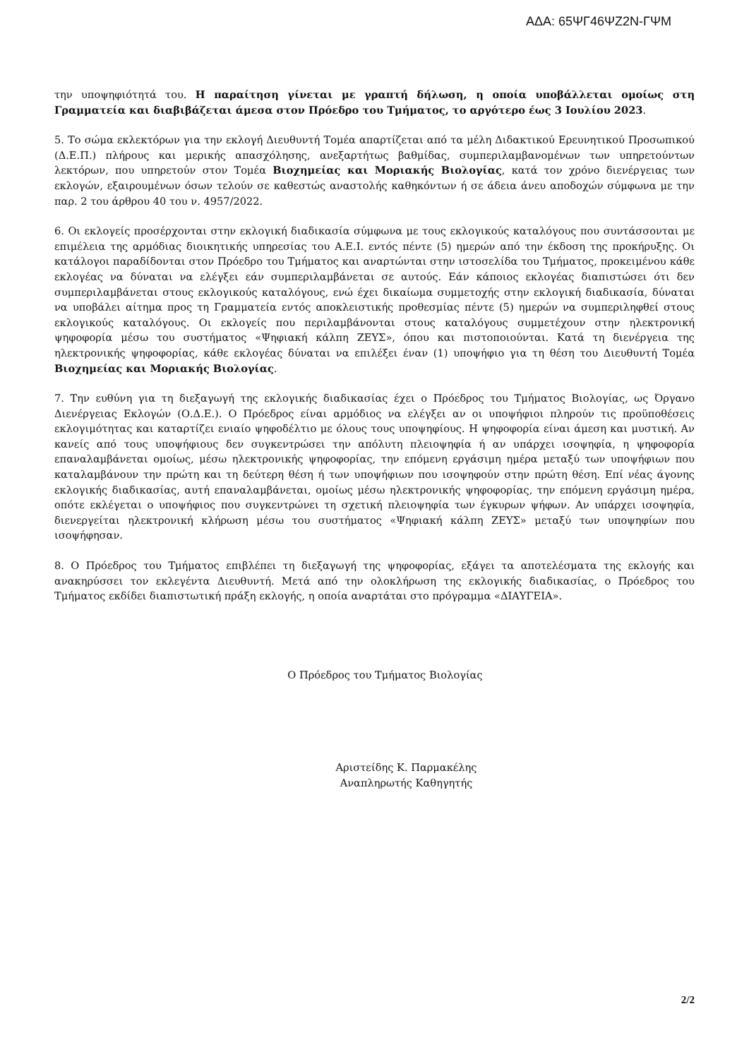ΑΔΑ: 65ΨΓ46ΨΖ2Ν-ΓΨΜ
την υποψηφιότητά του. Η παραίτηση γίνεται με γραπτή δήλωση, η οποία υποβάλλεται ομοίως στη Γραμματεία και διαβιβάζεται άμεσα στον Πρόεδρο του Τμήματος, το αργότερο έως 3 Ιουλίου 2023.
5. Το σώμα εκλεκτόρων για την εκλογή Διευθυντή Τομέα απαρτίζεται από τα μέλη Διδακτικού Ερευνητικού Προσωπικού (Δ.Ε.Π.) πλήρους και μερικής απασχόλησης, ανεξαρτήτως βαθμίδας, συμπεριλαμβανομένων των υπηρετούντων λεκτόρων, που υπηρετούν στον Τομέα Βιοχημείας και Μοριακής Βιολογίας, κατά τον χρόνο διενέργειας των εκλογών, εξαιρουμένων όσων τελούν σε καθεστώς αναστολής καθηκόντων ή σε άδεια άνευ αποδοχών σύμφωνα με την παρ. 2 του άρθρου 40 του ν. 4957/2022.
6. Οι εκλογείς προσέρχονται στην εκλογική διαδικασία σύμφωνα με τους εκλογικούς καταλόγους που συντάσσονται με επιμέλεια της αρμόδιας διοικητικής υπηρεσίας του Α.Ε.Ι. εντός πέντε (5) ημερών από την έκδοση της προκήρυξης. Οι κατάλογοι παραδίδονται στον Πρόεδρο του Τμήματος και αναρτώνται στην ιστοσελίδα του Τμήματος, προκειμένου κάθε εκλογέας να δύναται να ελέγξει εάν συμπεριλαμβάνεται σε αυτούς. Εάν κάποιος εκλογέας διαπιστώσει ότι δεν συμπεριλαμβάνεται στους εκλογικούς καταλόγους, ενώ έχει δικαίωμα συμμετοχής στην εκλογική διαδικασία, δύναται να υποβάλει αίτημα προς τη Γραμματεία εντός αποκλειστικής προθεσμίας πέντε (5) ημερών να συμπεριληφθεί στους εκλογικούς καταλόγους. Οι εκλογείς που περιλαμβάνονται στους καταλόγους συμμετέχουν στην ηλεκτρονική ψηφοφορία μέσω του συστήματος «Ψηφιακή κάλπη ΖΕΥΣ», όπου και πιστοποιούνται. Κατά τη διενέργεια της ηλεκτρονικής ψηφοφορίας, κάθε εκλογέας δύναται να επιλέξει έναν (1) υποψήφιο για τη θέση του Διευθυντή Τομέα Βιοχημείας και Μοριακής Βιολογίας.
7. Την ευθύνη για τη διεξαγωγή της εκλογικής διαδικασίας έχει ο Πρόεδρος του Τμήματος Βιολογίας, ως Όργανο Διενέργειας Εκλογών (Ο.Δ.Ε.). Ο Πρόεδρος είναι αρμόδιος να ελέγξει αν οι υποψήφιοι πληρούν τις προϋποθέσεις εκλογιμότητας και καταρτίζει ενιαίο ψηφοδέλτιο με όλους τους υποψηφίους. Η ψηφοφορία είναι άμεση και μυστική. Αν κανείς από τους υποψήφιους δεν συγκεντρώσει την απόλυτη πλειοψηφία ή αν υπάρχει ισοψηφία, η ψηφοφορία επαναλαμβάνεται ομοίως, μέσω ηλεκτρονικής ψηφοφορίας, την επόμενη εργάσιμη ημέρα μεταξύ των υποψήφιων που καταλαμβάνουν την πρώτη και τη δεύτερη θέση ή των υποψήφιων που ισοψηφούν στην πρώτη θέση. Επί νέας άγονης εκλογικής διαδικασίας, αυτή επαναλαμβάνεται, ομοίως μέσω ηλεκτρονικής ψηφοφορίας, την επόμενη εργάσιμη ημέρα, οπότε εκλέγεται ο υποψήφιος που συγκεντρώνει τη σχετική πλειοψηφία των έγκυρων ψήφων. Αν υπάρχει ισοψηφία, διενεργείται ηλεκτρονική κλήρωση μέσω του συστήματος «Ψηφιακή κάλπη ΖΕΥΣ» μεταξύ των υποψηφίων που ισοψήφησαν.
8. Ο Πρόεδρος του Τμήματος επιβλέπει τη διεξαγωγή της ψηφοφορίας, εξάγει τα αποτελέσματα της εκλογής και ανακηρύσσει τον εκλεγέντα Διευθυντή. Μετά από την ολοκλήρωση της εκλογικής διαδικασίας, ο Πρόεδρος του Τμήματος εκδίδει διαπιστωτική πράξη εκλογής, η οποία αναρτάται στο πρόγραμμα «ΔΙΑΥΓΕΙΑ».
Ο Πρόεδρος του Τμήματος Βιολογίας
Αριστείδης Κ. Παρμακέλης
Αναπληρωτής Καθηγητής
2/2